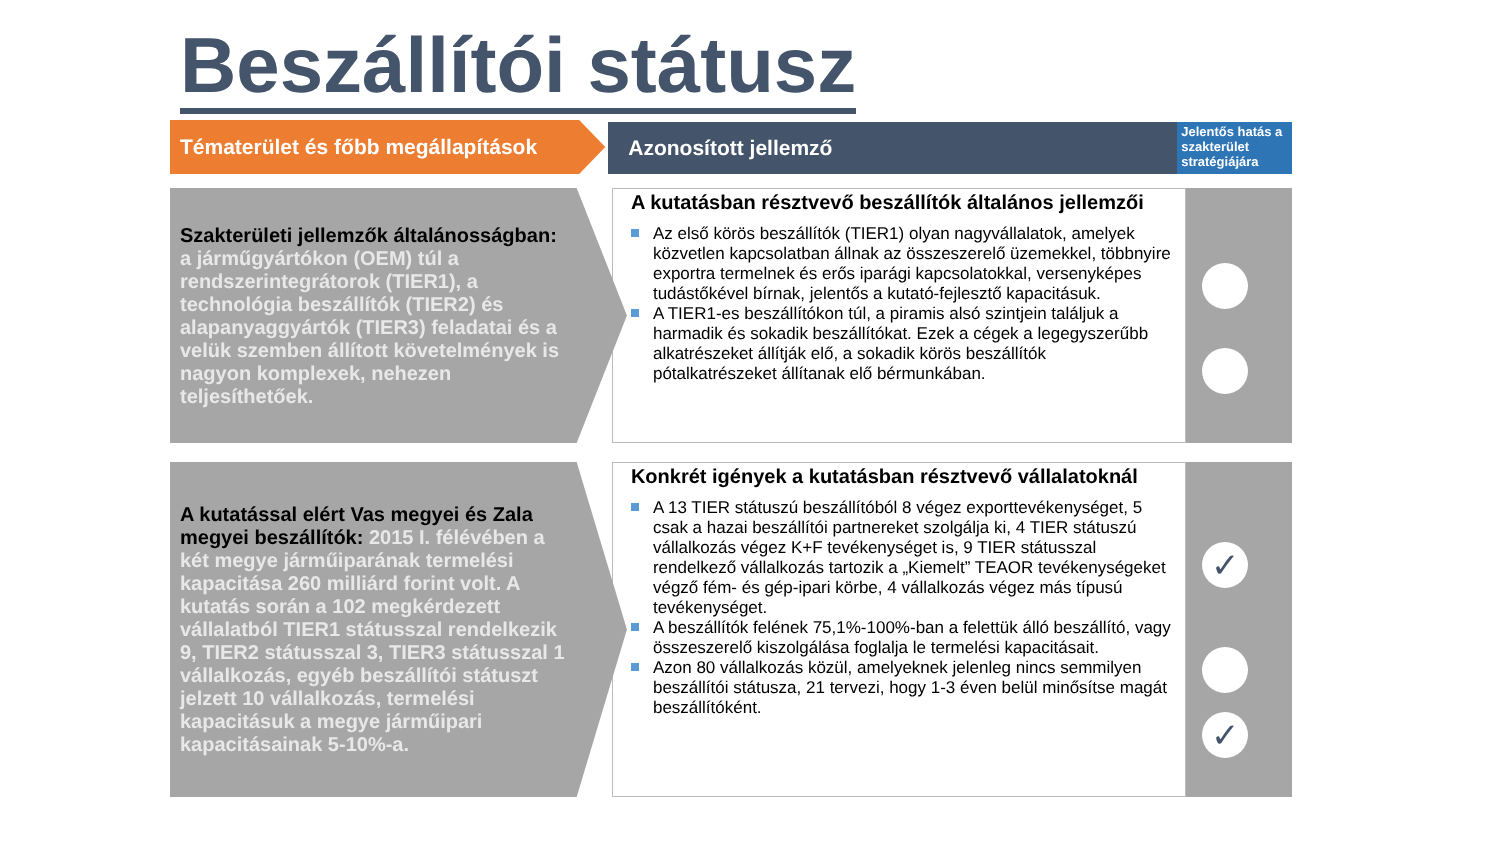Beszállítói státusz
Tématerület és főbb megállapítások
Azonosított jellemző
Jelentős hatás a szakterület stratégiájára
Szakterületi jellemzők általánosságban: a járműgyártókon (OEM) túl a rendszerintegrátorok (TIER1), a technológia beszállítók (TIER2) és alapanyaggyártók (TIER3) feladatai és a velük szemben állított követelmények is nagyon komplexek, nehezen teljesíthetőek.
A kutatásban résztvevő beszállítók általános jellemzői
Az első körös beszállítók (TIER1) olyan nagyvállalatok, amelyek közvetlen kapcsolatban állnak az összeszerelő üzemekkel, többnyire exportra termelnek és erős iparági kapcsolatokkal, versenyképes tudástőkével bírnak, jelentős a kutató-fejlesztő kapacitásuk.
A TIER1-es beszállítókon túl, a piramis alsó szintjein találjuk a harmadik és sokadik beszállítókat. Ezek a cégek a legegyszerűbb alkatrészeket állítják elő, a sokadik körös beszállítók pótalkatrészeket állítanak elő bérmunkában.
A kutatással elért Vas megyei és Zala megyei beszállítók: 2015 I. félévében a két megye járműiparának termelési kapacitása 260 milliárd forint volt. A kutatás során a 102 megkérdezett vállalatból TIER1 státusszal rendelkezik 9, TIER2 státusszal 3, TIER3 státusszal 1 vállalkozás, egyéb beszállítói státuszt jelzett 10 vállalkozás, termelési kapacitásuk a megye járműipari kapacitásainak 5-10%-a.
Konkrét igények a kutatásban résztvevő vállalatoknál
A 13 TIER státuszú beszállítóból 8 végez exporttevékenységet, 5 csak a hazai beszállítói partnereket szolgálja ki, 4 TIER státuszú vállalkozás végez K+F tevékenységet is, 9 TIER státusszal rendelkező vállalkozás tartozik a „Kiemelt” TEAOR tevékenységeket végző fém- és gép-ipari körbe, 4 vállalkozás végez más típusú tevékenységet.
A beszállítók felének 75,1%-100%-ban a felettük álló beszállító, vagy összeszerelő kiszolgálása foglalja le termelési kapacitásait.
Azon 80 vállalkozás közül, amelyeknek jelenleg nincs semmilyen beszállítói státusza, 21 tervezi, hogy 1-3 éven belül minősítse magát beszállítóként.
✓
✓